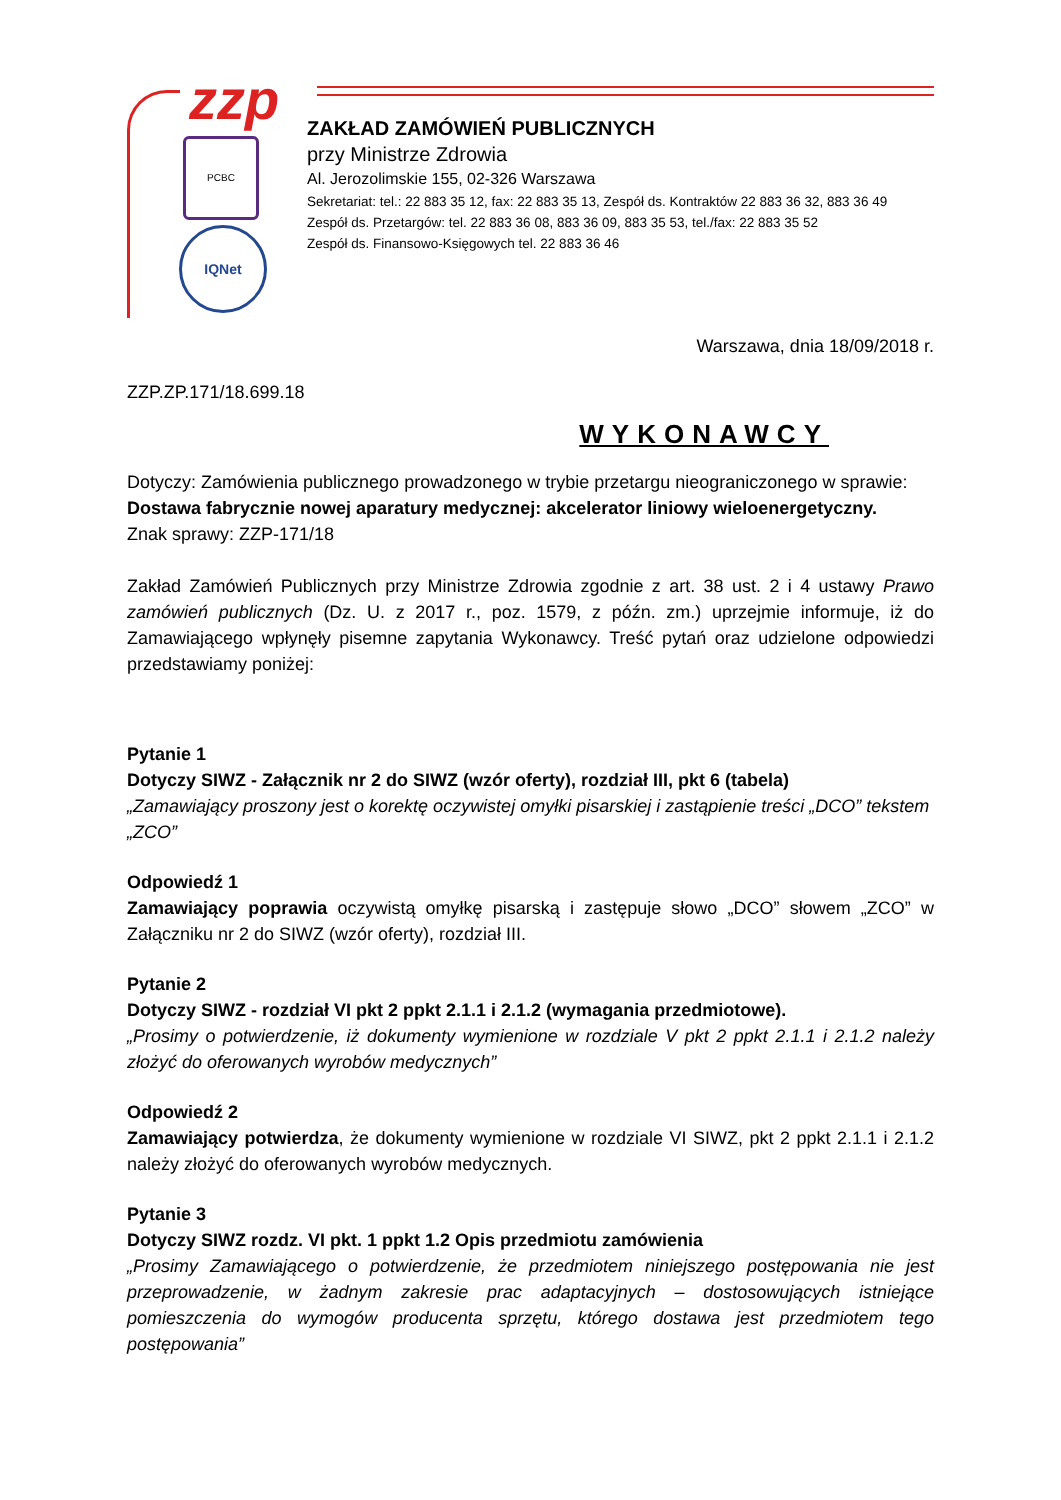zzp
PCBC
IQNet
ZAKŁAD ZAMÓWIEŃ PUBLICZNYCH
przy Ministrze Zdrowia
Al. Jerozolimskie 155, 02-326 Warszawa
Sekretariat: tel.: 22 883 35 12, fax: 22 883 35 13, Zespół ds. Kontraktów 22 883 36 32, 883 36 49
Zespół ds. Przetargów: tel. 22 883 36 08, 883 36 09, 883 35 53, tel./fax: 22 883 35 52
Zespół ds. Finansowo-Księgowych tel. 22 883 36 46
Warszawa, dnia 18/09/2018 r.
ZZP.ZP.171/18.699.18
WYKONAWCY
Dotyczy: Zamówienia publicznego prowadzonego w trybie przetargu nieograniczonego w sprawie:
Dostawa fabrycznie nowej aparatury medycznej: akcelerator liniowy wieloenergetyczny.
Znak sprawy: ZZP-171/18
Zakład Zamówień Publicznych przy Ministrze Zdrowia zgodnie z art. 38 ust. 2 i 4 ustawy Prawo zamówień publicznych (Dz. U. z 2017 r., poz. 1579, z późn. zm.) uprzejmie informuje, iż do Zamawiającego wpłynęły pisemne zapytania Wykonawcy. Treść pytań oraz udzielone odpowiedzi przedstawiamy poniżej:
Pytanie 1
Dotyczy SIWZ - Załącznik nr 2 do SIWZ (wzór oferty), rozdział III, pkt 6 (tabela)
„Zamawiający proszony jest o korektę oczywistej omyłki pisarskiej i zastąpienie treści „DCO” tekstem „ZCO”
Odpowiedź 1
Zamawiający poprawia oczywistą omyłkę pisarską i zastępuje słowo „DCO” słowem „ZCO” w Załączniku nr 2 do SIWZ (wzór oferty), rozdział III.
Pytanie 2
Dotyczy SIWZ - rozdział VI pkt 2 ppkt 2.1.1 i 2.1.2 (wymagania przedmiotowe).
„Prosimy o potwierdzenie, iż dokumenty wymienione w rozdziale V pkt 2 ppkt 2.1.1 i 2.1.2 należy złożyć do oferowanych wyrobów medycznych”
Odpowiedź 2
Zamawiający potwierdza, że dokumenty wymienione w rozdziale VI SIWZ, pkt 2 ppkt 2.1.1 i 2.1.2 należy złożyć do oferowanych wyrobów medycznych.
Pytanie 3
Dotyczy SIWZ rozdz. VI pkt. 1 ppkt 1.2 Opis przedmiotu zamówienia
„Prosimy Zamawiającego o potwierdzenie, że przedmiotem niniejszego postępowania nie jest przeprowadzenie, w żadnym zakresie prac adaptacyjnych – dostosowujących istniejące pomieszczenia do wymogów producenta sprzętu, którego dostawa jest przedmiotem tego postępowania”